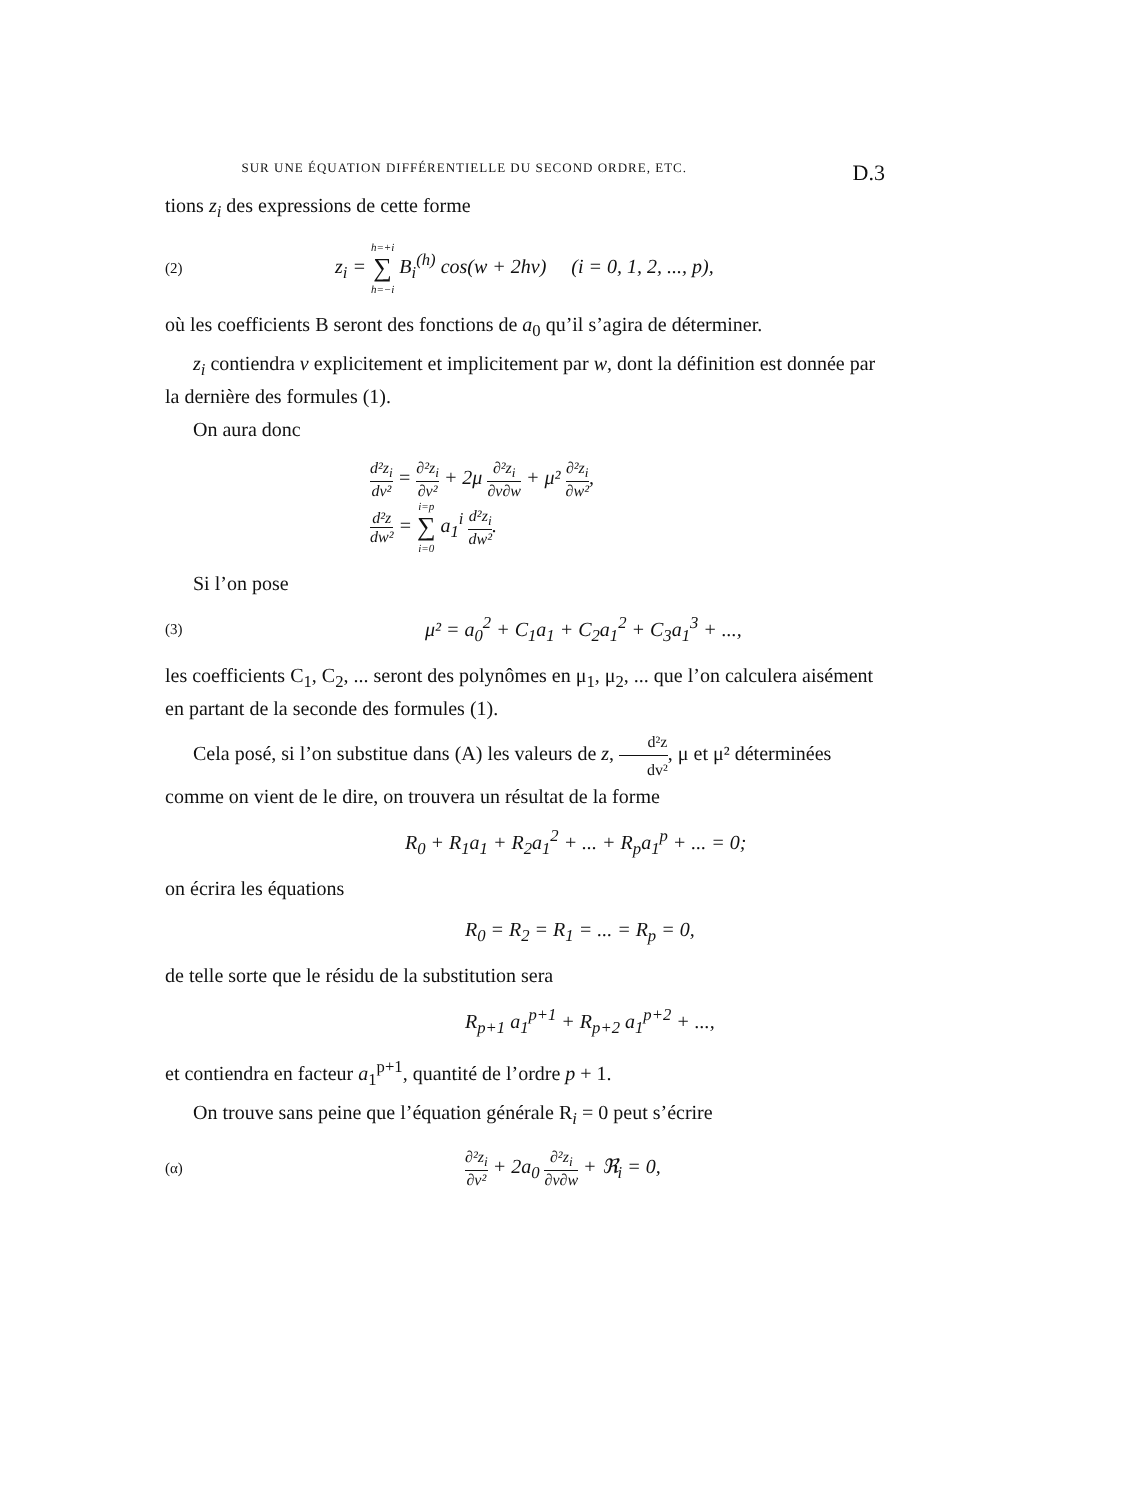SUR UNE ÉQUATION DIFFÉRENTIELLE DU SECOND ORDRE, ETC. D.3
tions z<sub>i</sub> des expressions de cette forme
(2) z<sub>i</sub> = h=+i ∑ h=−i B<sub>i</sub><sup>(h)</sup> cos(w + 2hv) (i = 0, 1, 2, ..., p),
où les coefficients B seront des fonctions de a<sub>0</sub> qu’il s’agira de déterminer.
z<sub>i</sub> contiendra v explicitement et implicitement par w, dont la définition est donnée par la dernière des formules (1).
On aura donc
d²z<sub>i</sub> dv² = ∂²z<sub>i</sub> ∂v² + 2μ ∂²z<sub>i</sub> ∂v∂w + μ² ∂²z<sub>i</sub> ∂w²,
d²z dw² = i=p ∑ i=0 a<sub>1</sub><sup>i</sup> d²z<sub>i</sub> dw².
Si l’on pose
(3) μ² = a<sub>0</sub><sup>2</sup> + C<sub>1</sub>a<sub>1</sub> + C<sub>2</sub>a<sub>1</sub><sup>2</sup> + C<sub>3</sub>a<sub>1</sub><sup>3</sup> + ...,
les coefficients C<sub>1</sub>, C<sub>2</sub>, ... seront des polynômes en μ<sub>1</sub>, μ<sub>2</sub>, ... que l’on calculera aisément en partant de la seconde des formules (1).
Cela posé, si l’on substitue dans (A) les valeurs de z, d²z dv², μ et μ² déterminées comme on vient de le dire, on trouvera un résultat de la forme
R<sub>0</sub> + R<sub>1</sub>a<sub>1</sub> + R<sub>2</sub>a<sub>1</sub><sup>2</sup> + ... + R<sub>p</sub>a<sub>1</sub><sup>p</sup> + ... = 0;
on écrira les équations
R<sub>0</sub> = R<sub>2</sub> = R<sub>1</sub> = ... = R<sub>p</sub> = 0,
de telle sorte que le résidu de la substitution sera
R<sub>p+1</sub> a<sub>1</sub><sup>p+1</sup> + R<sub>p+2</sub> a<sub>1</sub><sup>p+2</sup> + ...,
et contiendra en facteur a<sub>1</sub><sup>p+1</sup>, quantité de l’ordre p + 1.
On trouve sans peine que l’équation générale R<sub>i</sub> = 0 peut s’écrire
(α) ∂²z<sub>i</sub> ∂v² + 2a<sub>0</sub> ∂²z<sub>i</sub> ∂v∂w + ℜ<sub>i</sub> = 0,